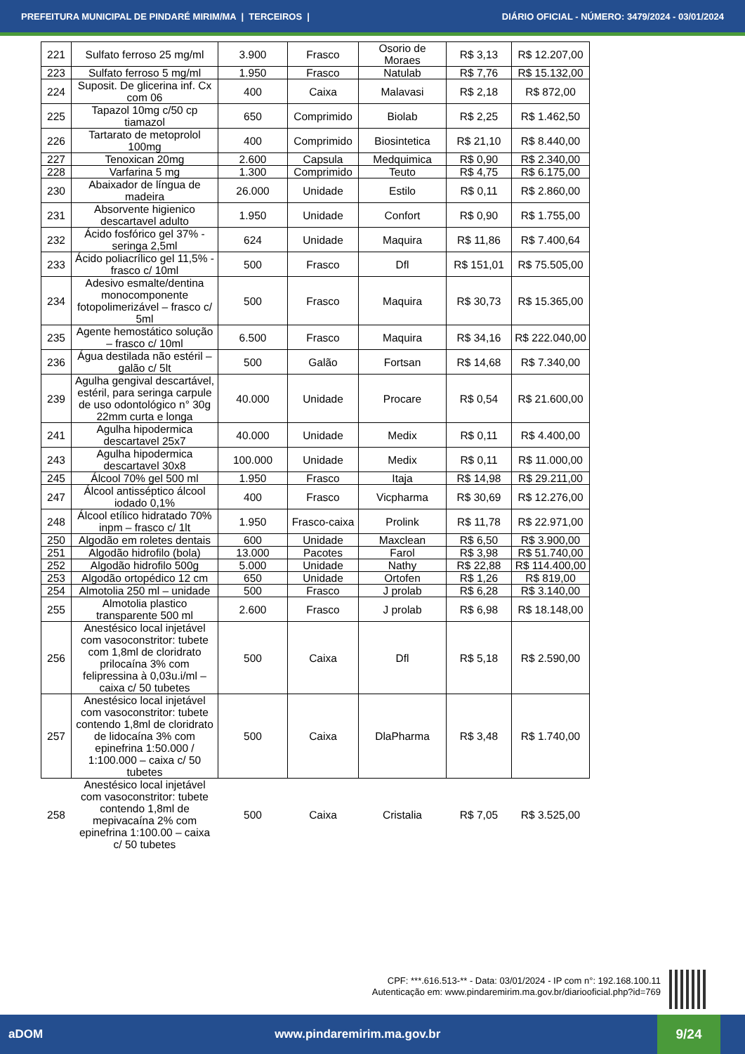PREFEITURA MUNICIPAL DE PINDARÉ MIRIM/MA | TERCEIROS | DIÁRIO OFICIAL - NÚMERO: 3479/2024 - 03/01/2024
| 221 | Sulfato ferroso 25 mg/ml | 3.900 | Frasco | Osorio de Moraes | R$ 3,13 | R$ 12.207,00 |
| 223 | Sulfato ferroso 5 mg/ml | 1.950 | Frasco | Natulab | R$ 7,76 | R$ 15.132,00 |
| 224 | Suposit. De glicerina inf. Cx com 06 | 400 | Caixa | Malavasi | R$ 2,18 | R$ 872,00 |
| 225 | Tapazol 10mg c/50 cp tiamazol | 650 | Comprimido | Biolab | R$ 2,25 | R$ 1.462,50 |
| 226 | Tartarato de metoprolol 100mg | 400 | Comprimido | Biosintetica | R$ 21,10 | R$ 8.440,00 |
| 227 | Tenoxican 20mg | 2.600 | Capsula | Medquimica | R$ 0,90 | R$ 2.340,00 |
| 228 | Varfarina 5 mg | 1.300 | Comprimido | Teuto | R$ 4,75 | R$ 6.175,00 |
| 230 | Abaixador de língua de madeira | 26.000 | Unidade | Estilo | R$ 0,11 | R$ 2.860,00 |
| 231 | Absorvente higienico descartavel adulto | 1.950 | Unidade | Confort | R$ 0,90 | R$ 1.755,00 |
| 232 | Ácido fosfórico gel 37% - seringa 2,5ml | 624 | Unidade | Maquira | R$ 11,86 | R$ 7.400,64 |
| 233 | Ácido poliacrílico gel 11,5% - frasco c/ 10ml | 500 | Frasco | Dfl | R$ 151,01 | R$ 75.505,00 |
| 234 | Adesivo esmalte/dentina monocomponente fotopolimerizável – frasco c/ 5ml | 500 | Frasco | Maquira | R$ 30,73 | R$ 15.365,00 |
| 235 | Agente hemostático solução – frasco c/ 10ml | 6.500 | Frasco | Maquira | R$ 34,16 | R$ 222.040,00 |
| 236 | Água destilada não estéril – galão c/ 5lt | 500 | Galão | Fortsan | R$ 14,68 | R$ 7.340,00 |
| 239 | Agulha gengival descartável, estéril, para seringa carpule de uso odontológico n° 30g 22mm curta e longa | 40.000 | Unidade | Procare | R$ 0,54 | R$ 21.600,00 |
| 241 | Agulha hipodermica descartavel 25x7 | 40.000 | Unidade | Medix | R$ 0,11 | R$ 4.400,00 |
| 243 | Agulha hipodermica descartavel 30x8 | 100.000 | Unidade | Medix | R$ 0,11 | R$ 11.000,00 |
| 245 | Álcool 70% gel 500 ml | 1.950 | Frasco | Itaja | R$ 14,98 | R$ 29.211,00 |
| 247 | Álcool antisséptico álcool iodado 0,1% | 400 | Frasco | Vicpharma | R$ 30,69 | R$ 12.276,00 |
| 248 | Álcool etílico hidratado 70% inpm – frasco c/ 1lt | 1.950 | Frasco-caixa | Prolink | R$ 11,78 | R$ 22.971,00 |
| 250 | Algodão em roletes dentais | 600 | Unidade | Maxclean | R$ 6,50 | R$ 3.900,00 |
| 251 | Algodão hidrofilo (bola) | 13.000 | Pacotes | Farol | R$ 3,98 | R$ 51.740,00 |
| 252 | Algodão hidrofilo 500g | 5.000 | Unidade | Nathy | R$ 22,88 | R$ 114.400,00 |
| 253 | Algodão ortopédico 12 cm | 650 | Unidade | Ortofen | R$ 1,26 | R$ 819,00 |
| 254 | Almotolia 250 ml – unidade | 500 | Frasco | J prolab | R$ 6,28 | R$ 3.140,00 |
| 255 | Almotolia plastico transparente 500 ml | 2.600 | Frasco | J prolab | R$ 6,98 | R$ 18.148,00 |
| 256 | Anestésico local injetável com vasoconstritor: tubete com 1,8ml de cloridrato prilocaína 3% com felipressina à 0,03u.i/ml – caixa c/ 50 tubetes | 500 | Caixa | Dfl | R$ 5,18 | R$ 2.590,00 |
| 257 | Anestésico local injetável com vasoconstritor: tubete contendo 1,8ml de cloridrato de lidocaína 3% com epinefrina 1:50.000 / 1:100.000 – caixa c/ 50 tubetes | 500 | Caixa | DlaPharma | R$ 3,48 | R$ 1.740,00 |
| 258 | Anestésico local injetável com vasoconstritor: tubete contendo 1,8ml de mepivacaína 2% com epinefrina 1:100.00 – caixa c/ 50 tubetes | 500 | Caixa | Cristalia | R$ 7,05 | R$ 3.525,00 |
CPF: ***.616.513-** - Data: 03/01/2024 - IP com n°: 192.168.100.11
Autenticação em: www.pindaremirim.ma.gov.br/diariooficial.php?id=769
aDOM www.pindaremirim.ma.gov.br 9/24